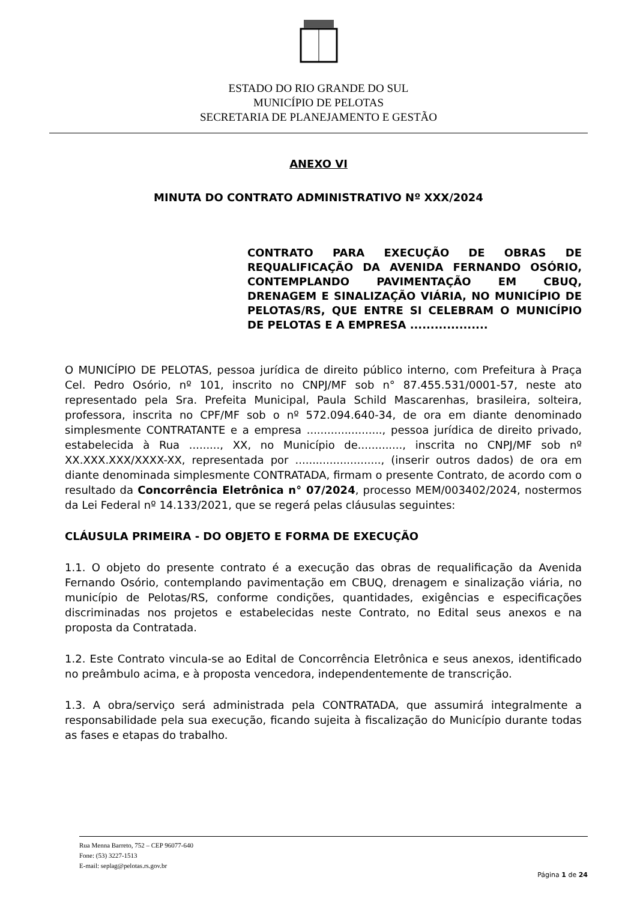ESTADO DO RIO GRANDE DO SUL
MUNICÍPIO DE PELOTAS
SECRETARIA DE PLANEJAMENTO E GESTÃO
ANEXO VI
MINUTA DO CONTRATO ADMINISTRATIVO Nº XXX/2024
CONTRATO PARA EXECUÇÃO DE OBRAS DE REQUALIFICAÇÃO DA AVENIDA FERNANDO OSÓRIO, CONTEMPLANDO PAVIMENTAÇÃO EM CBUQ, DRENAGEM E SINALIZAÇÃO VIÁRIA, NO MUNICÍPIO DE PELOTAS/RS, QUE ENTRE SI CELEBRAM O MUNICÍPIO DE PELOTAS E A EMPRESA ...................
O MUNICÍPIO DE PELOTAS, pessoa jurídica de direito público interno, com Prefeitura à Praça Cel. Pedro Osório, nº 101, inscrito no CNPJ/MF sob n° 87.455.531/0001-57, neste ato representado pela Sra. Prefeita Municipal, Paula Schild Mascarenhas, brasileira, solteira, professora, inscrita no CPF/MF sob o nº 572.094.640-34, de ora em diante denominado simplesmente CONTRATANTE e a empresa ......................, pessoa jurídica de direito privado, estabelecida à Rua ........., XX, no Município de............., inscrita no CNPJ/MF sob nº XX.XXX.XXX/XXXX-XX, representada por ........................., (inserir outros dados) de ora em diante denominada simplesmente CONTRATADA, firmam o presente Contrato, de acordo com o resultado da Concorrência Eletrônica n° 07/2024, processo MEM/003402/2024, nostermos da Lei Federal nº 14.133/2021, que se regerá pelas cláusulas seguintes:
CLÁUSULA PRIMEIRA - DO OBJETO E FORMA DE EXECUÇÃO
1.1. O objeto do presente contrato é a execução das obras de requalificação da Avenida Fernando Osório, contemplando pavimentação em CBUQ, drenagem e sinalização viária, no município de Pelotas/RS, conforme condições, quantidades, exigências e especificações discriminadas nos projetos e estabelecidas neste Contrato, no Edital seus anexos e na proposta da Contratada.
1.2. Este Contrato vincula-se ao Edital de Concorrência Eletrônica e seus anexos, identificado no preâmbulo acima, e à proposta vencedora, independentemente de transcrição.
1.3. A obra/serviço será administrada pela CONTRATADA, que assumirá integralmente a responsabilidade pela sua execução, ficando sujeita à fiscalização do Município durante todas as fases e etapas do trabalho.
Rua Menna Barreto, 752 – CEP 96077-640
Fone: (53) 3227-1513
E-mail: seplag@pelotas.rs.gov.br
Página 1 de 24